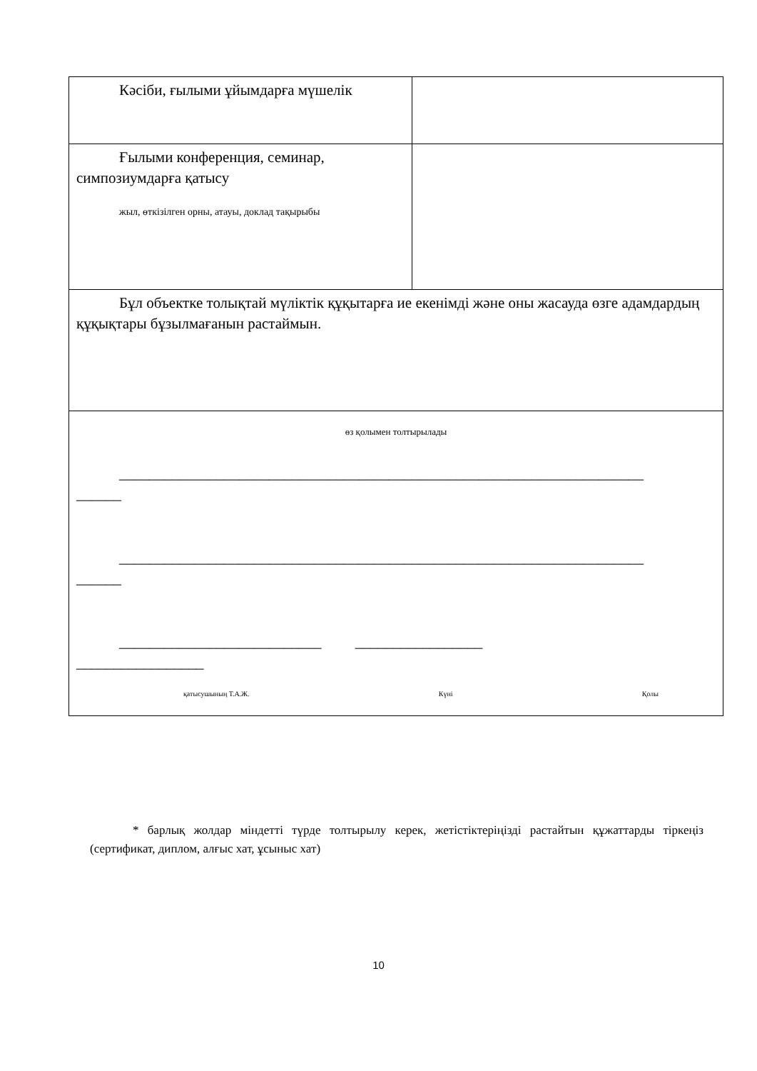| Кәсіби, ғылыми ұйымдарға мүшелік | |
| Ғылыми конференция, семинар, симпозиумдарға қатысу жыл, өткізілген орны, атауы, доклад тақырыбы | |
| Бұл объектке толықтай мүліктік құқытарға ие екенімді және оны жасауда өзге адамдардың құқықтары бұзылмағанын растаймын. | |
| өз қолымен толтырылады ______________________________________________________________________ ______ ______________________________________________________________________ ______ ___________________________ _________________ _________________ қатысушының Т.А.Ж. Күні Қолы | |
* барлық жолдар міндетті түрде толтырылу керек, жетістіктеріңізді растайтын құжаттарды тіркеңіз (сертификат, диплом, алғыс хат, ұсыныс хат)
10